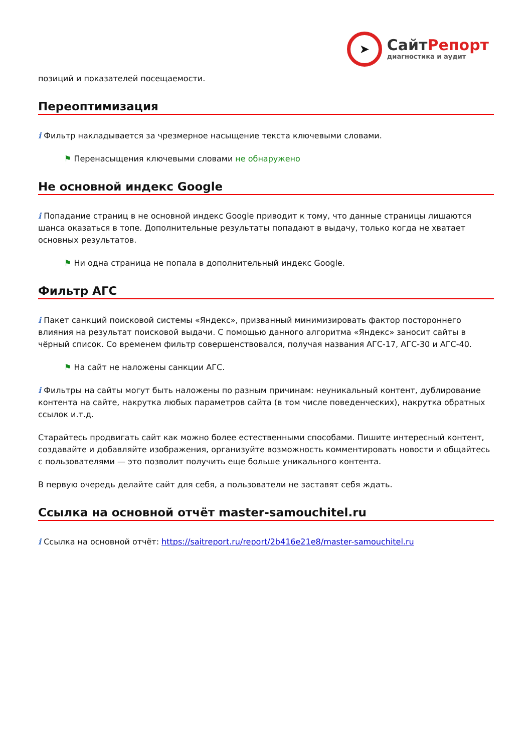➤
СайтРепорт
диагностика и аудит
позиций и показателей посещаемости.
Переоптимизация
i Фильтр накладывается за чрезмерное насыщение текста ключевыми словами.
⚑ Перенасыщения ключевыми словами не обнаружено
Не основной индекс Google
i Попадание страниц в не основной индекс Google приводит к тому, что данные страницы лишаются шанса оказаться в топе. Дополнительные результаты попадают в выдачу, только когда не хватает основных результатов.
⚑ Ни одна страница не попала в дополнительный индекс Google.
Фильтр АГС
i Пакет санкций поисковой системы «Яндекс», призванный минимизировать фактор постороннего влияния на результат поисковой выдачи. С помощью данного алгоритма «Яндекс» заносит сайты в чёрный список. Со временем фильтр совершенствовался, получая названия АГС-17, АГС-30 и АГС-40.
⚑ На сайт не наложены санкции АГС.
i Фильтры на сайты могут быть наложены по разным причинам: неуникальный контент, дублирование контента на сайте, накрутка любых параметров сайта (в том числе поведенческих), накрутка обратных ссылок и.т.д.
Старайтесь продвигать сайт как можно более естественными способами. Пишите интересный контент, создавайте и добавляйте изображения, организуйте возможность комментировать новости и общайтесь с пользователями — это позволит получить еще больше уникального контента.
В первую очередь делайте сайт для себя, а пользователи не заставят себя ждать.
Ссылка на основной отчёт master-samouchitel.ru
i Ссылка на основной отчёт: https://saitreport.ru/report/2b416e21e8/master-samouchitel.ru